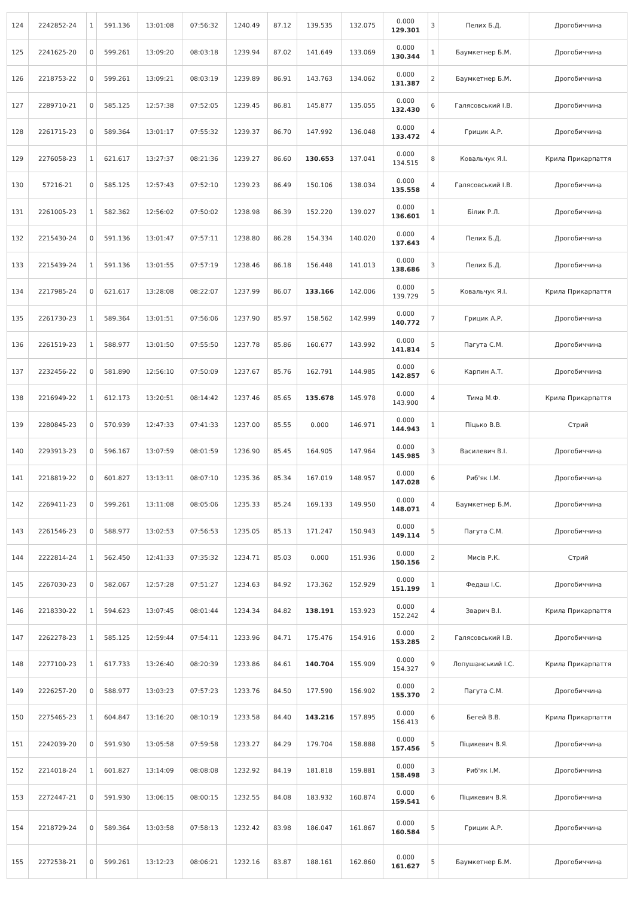| 124 | 2242852-24 | 1 | 591.136 | 13:01:08 | 07:56:32 | 1240.49 | 87.12 | 139.535 | 132.075 | 0.000 129.301 | 3 | Пелих Б.Д. | Дрогобиччина |
| 125 | 2241625-20 | 0 | 599.261 | 13:09:20 | 08:03:18 | 1239.94 | 87.02 | 141.649 | 133.069 | 0.000 130.344 | 1 | Баумкетнер Б.М. | Дрогобиччина |
| 126 | 2218753-22 | 0 | 599.261 | 13:09:21 | 08:03:19 | 1239.89 | 86.91 | 143.763 | 134.062 | 0.000 131.387 | 2 | Баумкетнер Б.М. | Дрогобиччина |
| 127 | 2289710-21 | 0 | 585.125 | 12:57:38 | 07:52:05 | 1239.45 | 86.81 | 145.877 | 135.055 | 0.000 132.430 | 6 | Галясовський І.В. | Дрогобиччина |
| 128 | 2261715-23 | 0 | 589.364 | 13:01:17 | 07:55:32 | 1239.37 | 86.70 | 147.992 | 136.048 | 0.000 133.472 | 4 | Грицик А.Р. | Дрогобиччина |
| 129 | 2276058-23 | 1 | 621.617 | 13:27:37 | 08:21:36 | 1239.27 | 86.60 | 130.653 | 137.041 | 0.000 134.515 | 8 | Ковальчук Я.І. | Крила Прикарпаття |
| 130 | 57216-21 | 0 | 585.125 | 12:57:43 | 07:52:10 | 1239.23 | 86.49 | 150.106 | 138.034 | 0.000 135.558 | 4 | Галясовський І.В. | Дрогобиччина |
| 131 | 2261005-23 | 1 | 582.362 | 12:56:02 | 07:50:02 | 1238.98 | 86.39 | 152.220 | 139.027 | 0.000 136.601 | 1 | Білик Р.Л. | Дрогобиччина |
| 132 | 2215430-24 | 0 | 591.136 | 13:01:47 | 07:57:11 | 1238.80 | 86.28 | 154.334 | 140.020 | 0.000 137.643 | 4 | Пелих Б.Д. | Дрогобиччина |
| 133 | 2215439-24 | 1 | 591.136 | 13:01:55 | 07:57:19 | 1238.46 | 86.18 | 156.448 | 141.013 | 0.000 138.686 | 3 | Пелих Б.Д. | Дрогобиччина |
| 134 | 2217985-24 | 0 | 621.617 | 13:28:08 | 08:22:07 | 1237.99 | 86.07 | 133.166 | 142.006 | 0.000 139.729 | 5 | Ковальчук Я.І. | Крила Прикарпаття |
| 135 | 2261730-23 | 1 | 589.364 | 13:01:51 | 07:56:06 | 1237.90 | 85.97 | 158.562 | 142.999 | 0.000 140.772 | 7 | Грицик А.Р. | Дрогобиччина |
| 136 | 2261519-23 | 1 | 588.977 | 13:01:50 | 07:55:50 | 1237.78 | 85.86 | 160.677 | 143.992 | 0.000 141.814 | 5 | Пагута С.М. | Дрогобиччина |
| 137 | 2232456-22 | 0 | 581.890 | 12:56:10 | 07:50:09 | 1237.67 | 85.76 | 162.791 | 144.985 | 0.000 142.857 | 6 | Карпин А.Т. | Дрогобиччина |
| 138 | 2216949-22 | 1 | 612.173 | 13:20:51 | 08:14:42 | 1237.46 | 85.65 | 135.678 | 145.978 | 0.000 143.900 | 4 | Тима М.Ф. | Крила Прикарпаття |
| 139 | 2280845-23 | 0 | 570.939 | 12:47:33 | 07:41:33 | 1237.00 | 85.55 | 0.000 | 146.971 | 0.000 144.943 | 1 | Піцько В.В. | Стрий |
| 140 | 2293913-23 | 0 | 596.167 | 13:07:59 | 08:01:59 | 1236.90 | 85.45 | 164.905 | 147.964 | 0.000 145.985 | 3 | Василевич В.І. | Дрогобиччина |
| 141 | 2218819-22 | 0 | 601.827 | 13:13:11 | 08:07:10 | 1235.36 | 85.34 | 167.019 | 148.957 | 0.000 147.028 | 6 | Риб'як І.М. | Дрогобиччина |
| 142 | 2269411-23 | 0 | 599.261 | 13:11:08 | 08:05:06 | 1235.33 | 85.24 | 169.133 | 149.950 | 0.000 148.071 | 4 | Баумкетнер Б.М. | Дрогобиччина |
| 143 | 2261546-23 | 0 | 588.977 | 13:02:53 | 07:56:53 | 1235.05 | 85.13 | 171.247 | 150.943 | 0.000 149.114 | 5 | Пагута С.М. | Дрогобиччина |
| 144 | 2222814-24 | 1 | 562.450 | 12:41:33 | 07:35:32 | 1234.71 | 85.03 | 0.000 | 151.936 | 0.000 150.156 | 2 | Мисів Р.К. | Стрий |
| 145 | 2267030-23 | 0 | 582.067 | 12:57:28 | 07:51:27 | 1234.63 | 84.92 | 173.362 | 152.929 | 0.000 151.199 | 1 | Федаш І.С. | Дрогобиччина |
| 146 | 2218330-22 | 1 | 594.623 | 13:07:45 | 08:01:44 | 1234.34 | 84.82 | 138.191 | 153.923 | 0.000 152.242 | 4 | Зварич В.І. | Крила Прикарпаття |
| 147 | 2262278-23 | 1 | 585.125 | 12:59:44 | 07:54:11 | 1233.96 | 84.71 | 175.476 | 154.916 | 0.000 153.285 | 2 | Галясовський І.В. | Дрогобиччина |
| 148 | 2277100-23 | 1 | 617.733 | 13:26:40 | 08:20:39 | 1233.86 | 84.61 | 140.704 | 155.909 | 0.000 154.327 | 9 | Лопушанський І.С. | Крила Прикарпаття |
| 149 | 2226257-20 | 0 | 588.977 | 13:03:23 | 07:57:23 | 1233.76 | 84.50 | 177.590 | 156.902 | 0.000 155.370 | 2 | Пагута С.М. | Дрогобиччина |
| 150 | 2275465-23 | 1 | 604.847 | 13:16:20 | 08:10:19 | 1233.58 | 84.40 | 143.216 | 157.895 | 0.000 156.413 | 6 | Бегей В.В. | Крила Прикарпаття |
| 151 | 2242039-20 | 0 | 591.930 | 13:05:58 | 07:59:58 | 1233.27 | 84.29 | 179.704 | 158.888 | 0.000 157.456 | 5 | Піцикевич В.Я. | Дрогобиччина |
| 152 | 2214018-24 | 1 | 601.827 | 13:14:09 | 08:08:08 | 1232.92 | 84.19 | 181.818 | 159.881 | 0.000 158.498 | 3 | Риб'як І.М. | Дрогобиччина |
| 153 | 2272447-21 | 0 | 591.930 | 13:06:15 | 08:00:15 | 1232.55 | 84.08 | 183.932 | 160.874 | 0.000 159.541 | 6 | Піцикевич В.Я. | Дрогобиччина |
| 154 | 2218729-24 | 0 | 589.364 | 13:03:58 | 07:58:13 | 1232.42 | 83.98 | 186.047 | 161.867 | 0.000 160.584 | 5 | Грицик А.Р. | Дрогобиччина |
| 155 | 2272538-21 | 0 | 599.261 | 13:12:23 | 08:06:21 | 1232.16 | 83.87 | 188.161 | 162.860 | 0.000 161.627 | 5 | Баумкетнер Б.М. | Дрогобиччина |